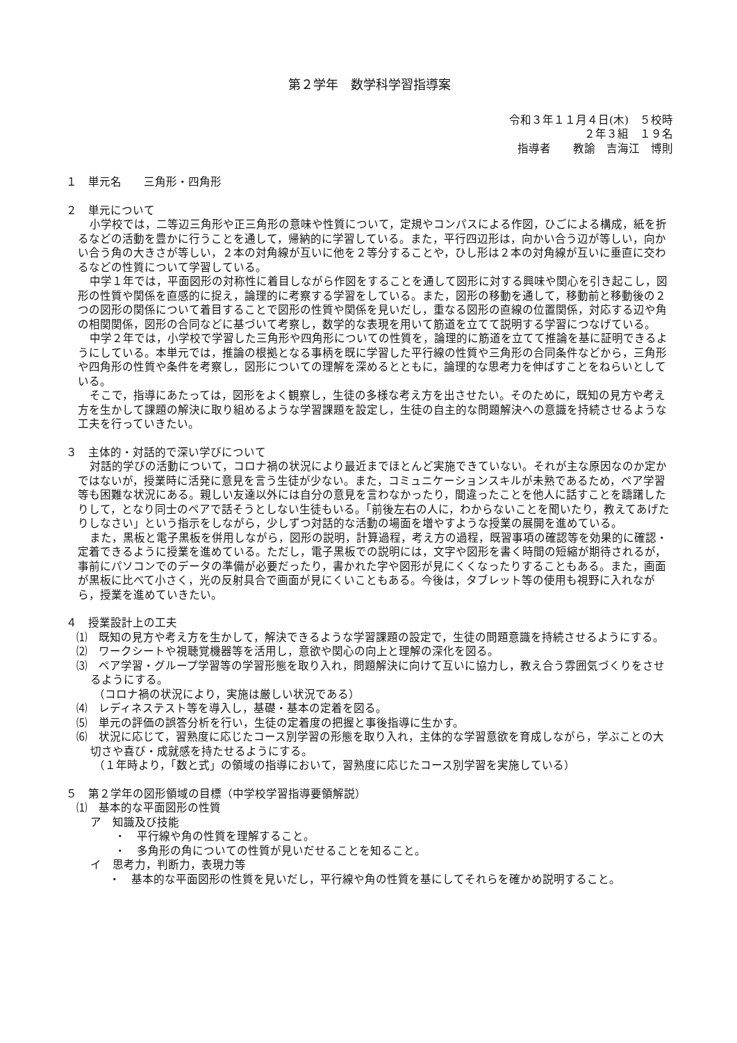第２学年　数学科学習指導案
令和３年１１月４日(木)　５校時
２年３組　１９名
指導者　　教諭　吉海江　博則
１　単元名　　三角形・四角形
２　単元について
小学校では，二等辺三角形や正三角形の意味や性質について，定規やコンパスによる作図，ひごによる構成，紙を折るなどの活動を豊かに行うことを通して，帰納的に学習している。また，平行四辺形は，向かい合う辺が等しい，向かい合う角の大きさが等しい，２本の対角線が互いに他を２等分することや，ひし形は２本の対角線が互いに垂直に交わるなどの性質について学習している。
中学１年では，平面図形の対称性に着目しながら作図をすることを通して図形に対する興味や関心を引き起こし，図形の性質や関係を直感的に捉え，論理的に考察する学習をしている。また，図形の移動を通して，移動前と移動後の２つの図形の関係について着目することで図形の性質や関係を見いだし，重なる図形の直線の位置関係，対応する辺や角の相関関係，図形の合同などに基づいて考察し，数学的な表現を用いて筋道を立てて説明する学習につなげている。
中学２年では，小学校で学習した三角形や四角形についての性質を，論理的に筋道を立てて推論を基に証明できるようにしている。本単元では，推論の根拠となる事柄を既に学習した平行線の性質や三角形の合同条件などから，三角形や四角形の性質や条件を考察し，図形についての理解を深めるとともに，論理的な思考力を伸ばすことをねらいとしている。
そこで，指導にあたっては，図形をよく観察し，生徒の多様な考え方を出させたい。そのために，既知の見方や考え方を生かして課題の解決に取り組めるような学習課題を設定し，生徒の自主的な問題解決への意識を持続させるような工夫を行っていきたい。
３　主体的・対話的で深い学びについて
対話的学びの活動について，コロナ禍の状況により最近までほとんど実施できていない。それが主な原因なのか定かではないが，授業時に活発に意見を言う生徒が少ない。また，コミュニケーションスキルが未熟であるため，ペア学習等も困難な状況にある。親しい友達以外には自分の意見を言わなかったり，間違ったことを他人に話すことを躊躇したりして，となり同士のペアで話そうとしない生徒もいる。「前後左右の人に，わからないことを聞いたり，教えてあげたりしなさい」という指示をしながら，少しずつ対話的な活動の場面を増やすような授業の展開を進めている。
また，黒板と電子黒板を併用しながら，図形の説明，計算過程，考え方の過程，既習事項の確認等を効果的に確認・定着できるように授業を進めている。ただし，電子黒板での説明には，文字や図形を書く時間の短縮が期待されるが，事前にパソコンでのデータの準備が必要だったり，書かれた字や図形が見にくくなったりすることもある。また，画面が黒板に比べて小さく，光の反射具合で画面が見にくいこともある。今後は，タブレット等の使用も視野に入れながら，授業を進めていきたい。
４　授業設計上の工夫
⑴　既知の見方や考え方を生かして，解決できるような学習課題の設定で，生徒の問題意識を持続させるようにする。
⑵　ワークシートや視聴覚機器等を活用し，意欲や関心の向上と理解の深化を図る。
⑶　ペア学習・グループ学習等の学習形態を取り入れ，問題解決に向けて互いに協力し，教え合う雰囲気づくりをさせるようにする。
（コロナ禍の状況により，実施は厳しい状況である）
⑷　レディネステスト等を導入し，基礎・基本の定着を図る。
⑸　単元の評価の誤答分析を行い，生徒の定着度の把握と事後指導に生かす。
⑹　状況に応じて，習熟度に応じたコース別学習の形態を取り入れ，主体的な学習意欲を育成しながら，学ぶことの大切さや喜び・成就感を持たせるようにする。
（１年時より，「数と式」の領域の指導において，習熟度に応じたコース別学習を実施している）
５　第２学年の図形領域の目標（中学校学習指導要領解説）
⑴　基本的な平面図形の性質
ア　知識及び技能
・　平行線や角の性質を理解すること。
・　多角形の角についての性質が見いだせることを知ること。
イ　思考力，判断力，表現力等
・　基本的な平面図形の性質を見いだし，平行線や角の性質を基にしてそれらを確かめ説明すること。